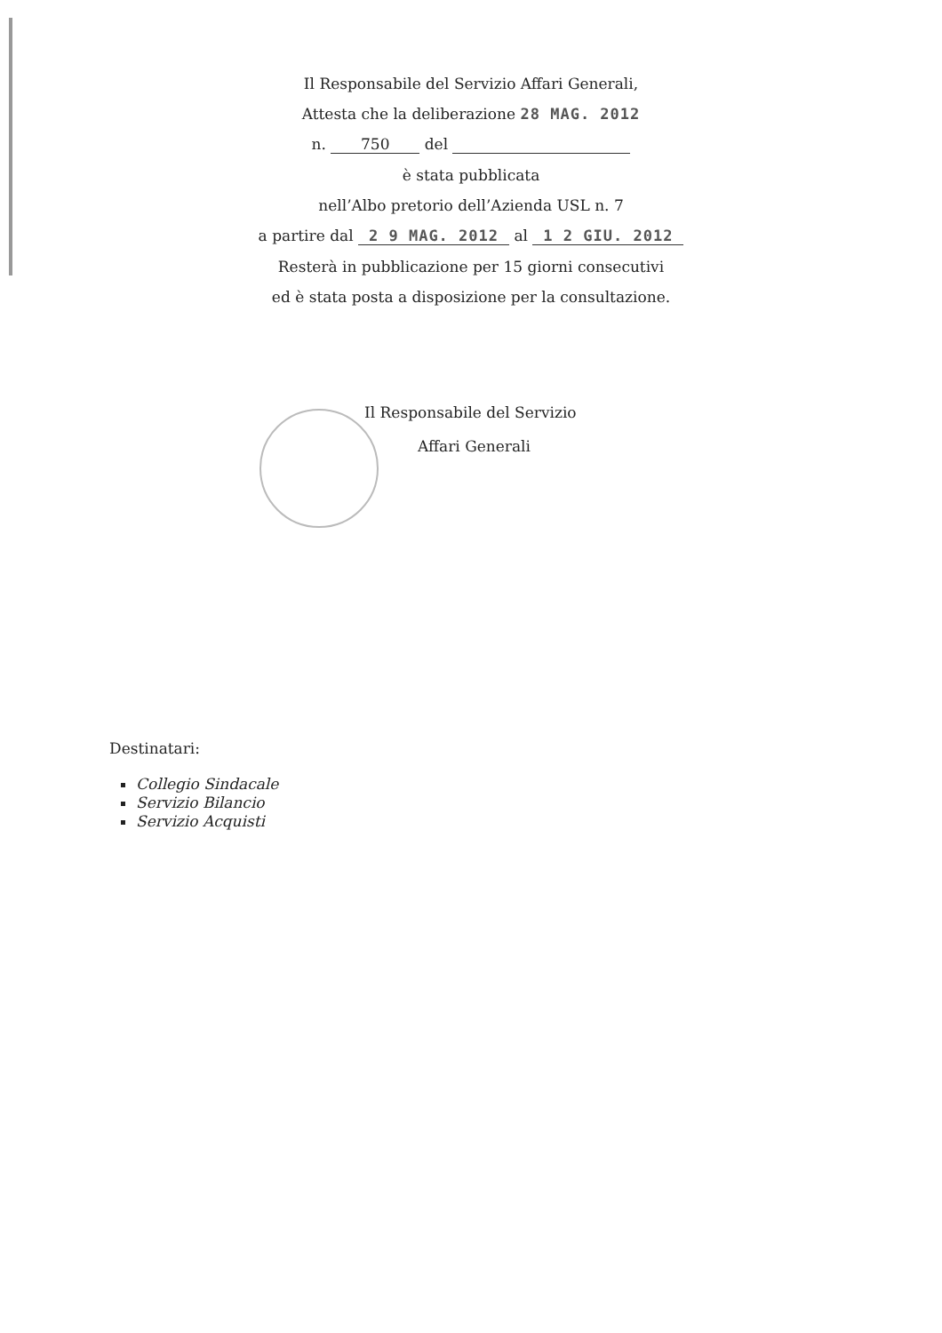Il Responsabile del Servizio Affari Generali,
Attesta che la deliberazione 28 MAG. 2012
n. 750 del
è stata pubblicata
nell’Albo pretorio dell’Azienda USL n. 7
a partire dal 2 9 MAG. 2012 al 1 2 GIU. 2012
Resterà in pubblicazione per 15 giorni consecutivi
ed è stata posta a disposizione per la consultazione.
Il Responsabile del Servizio
Affari Generali
Destinatari:
Collegio Sindacale
Servizio Bilancio
Servizio Acquisti